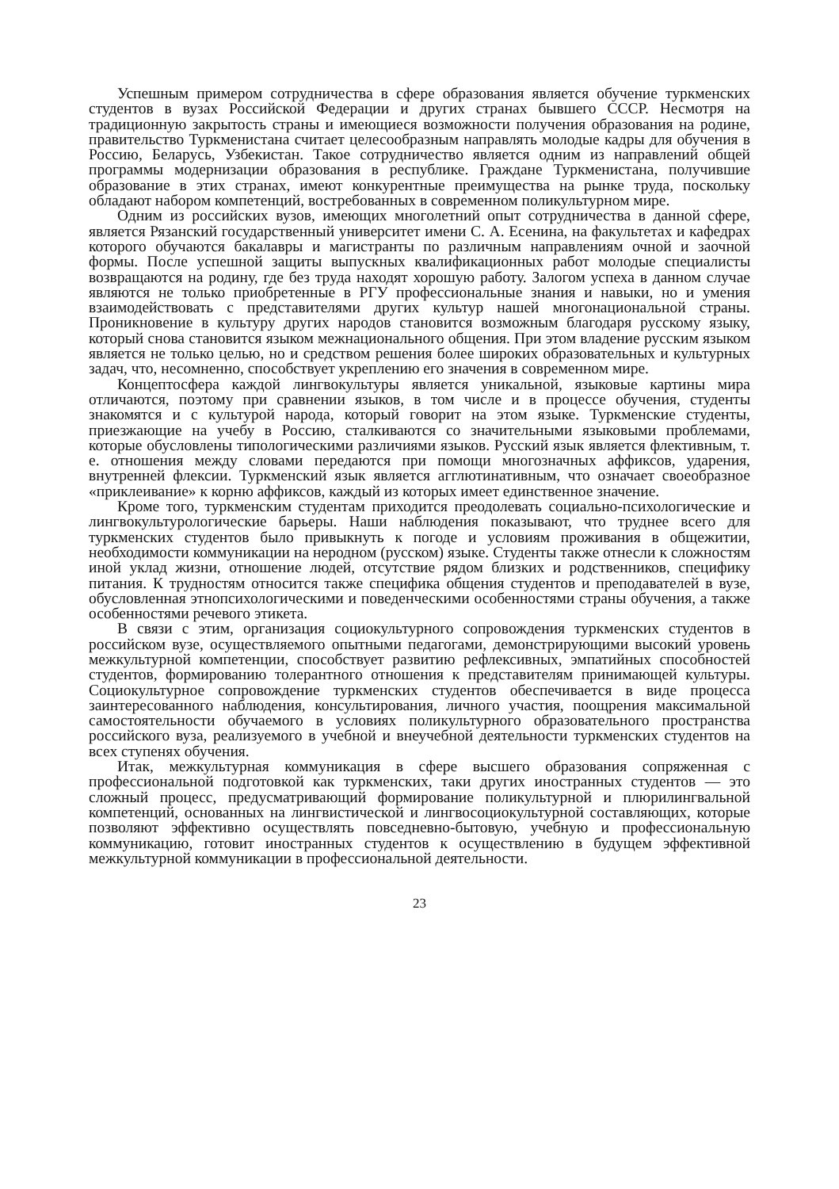Успешным примером сотрудничества в сфере образования является обучение туркменских студентов в вузах Российской Федерации и других странах бывшего СССР. Несмотря на традиционную закрытость страны и имеющиеся возможности получения образования на родине, правительство Туркменистана считает целесообразным направлять молодые кадры для обучения в Россию, Беларусь, Узбекистан. Такое сотрудничество является одним из направлений общей программы модернизации образования в республике. Граждане Туркменистана, получившие образование в этих странах, имеют конкурентные преимущества на рынке труда, поскольку обладают набором компетенций, востребованных в современном поликультурном мире.
Одним из российских вузов, имеющих многолетний опыт сотрудничества в данной сфере, является Рязанский государственный университет имени С. А. Есенина, на факультетах и кафедрах которого обучаются бакалавры и магистранты по различным направлениям очной и заочной формы. После успешной защиты выпускных квалификационных работ молодые специалисты возвращаются на родину, где без труда находят хорошую работу. Залогом успеха в данном случае являются не только приобретенные в РГУ профессиональные знания и навыки, но и умения взаимодействовать с представителями других культур нашей многонациональной страны. Проникновение в культуру других народов становится возможным благодаря русскому языку, который снова становится языком межнационального общения. При этом владение русским языком является не только целью, но и средством решения более широких образовательных и культурных задач, что, несомненно, способствует укреплению его значения в современном мире.
Концептосфера каждой лингвокультуры является уникальной, языковые картины мира отличаются, поэтому при сравнении языков, в том числе и в процессе обучения, студенты знакомятся и с культурой народа, который говорит на этом языке. Туркменские студенты, приезжающие на учебу в Россию, сталкиваются со значительными языковыми проблемами, которые обусловлены типологическими различиями языков. Русский язык является флективным, т. е. отношения между словами передаются при помощи многозначных аффиксов, ударения, внутренней флексии. Туркменский язык является агглютинативным, что означает своеобразное «приклеивание» к корню аффиксов, каждый из которых имеет единственное значение.
Кроме того, туркменским студентам приходится преодолевать социально-психологические и лингвокультурологические барьеры. Наши наблюдения показывают, что труднее всего для туркменских студентов было привыкнуть к погоде и условиям проживания в общежитии, необходимости коммуникации на неродном (русском) языке. Студенты также отнесли к сложностям иной уклад жизни, отношение людей, отсутствие рядом близких и родственников, специфику питания. К трудностям относится также специфика общения студентов и преподавателей в вузе, обусловленная этнопсихологическими и поведенческими особенностями страны обучения, а также особенностями речевого этикета.
В связи с этим, организация социокультурного сопровождения туркменских студентов в российском вузе, осуществляемого опытными педагогами, демонстрирующими высокий уровень межкультурной компетенции, способствует развитию рефлексивных, эмпатийных способностей студентов, формированию толерантного отношения к представителям принимающей культуры. Социокультурное сопровождение туркменских студентов обеспечивается в виде процесса заинтересованного наблюдения, консультирования, личного участия, поощрения максимальной самостоятельности обучаемого в условиях поликультурного образовательного пространства российского вуза, реализуемого в учебной и внеучебной деятельности туркменских студентов на всех ступенях обучения.
Итак, межкультурная коммуникация в сфере высшего образования сопряженная с профессиональной подготовкой как туркменских, таки других иностранных студентов — это сложный процесс, предусматривающий формирование поликультурной и плюрилингвальной компетенций, основанных на лингвистической и лингвосоциокультурной составляющих, которые позволяют эффективно осуществлять повседневно-бытовую, учебную и профессиональную коммуникацию, готовит иностранных студентов к осуществлению в будущем эффективной межкультурной коммуникации в профессиональной деятельности.
23